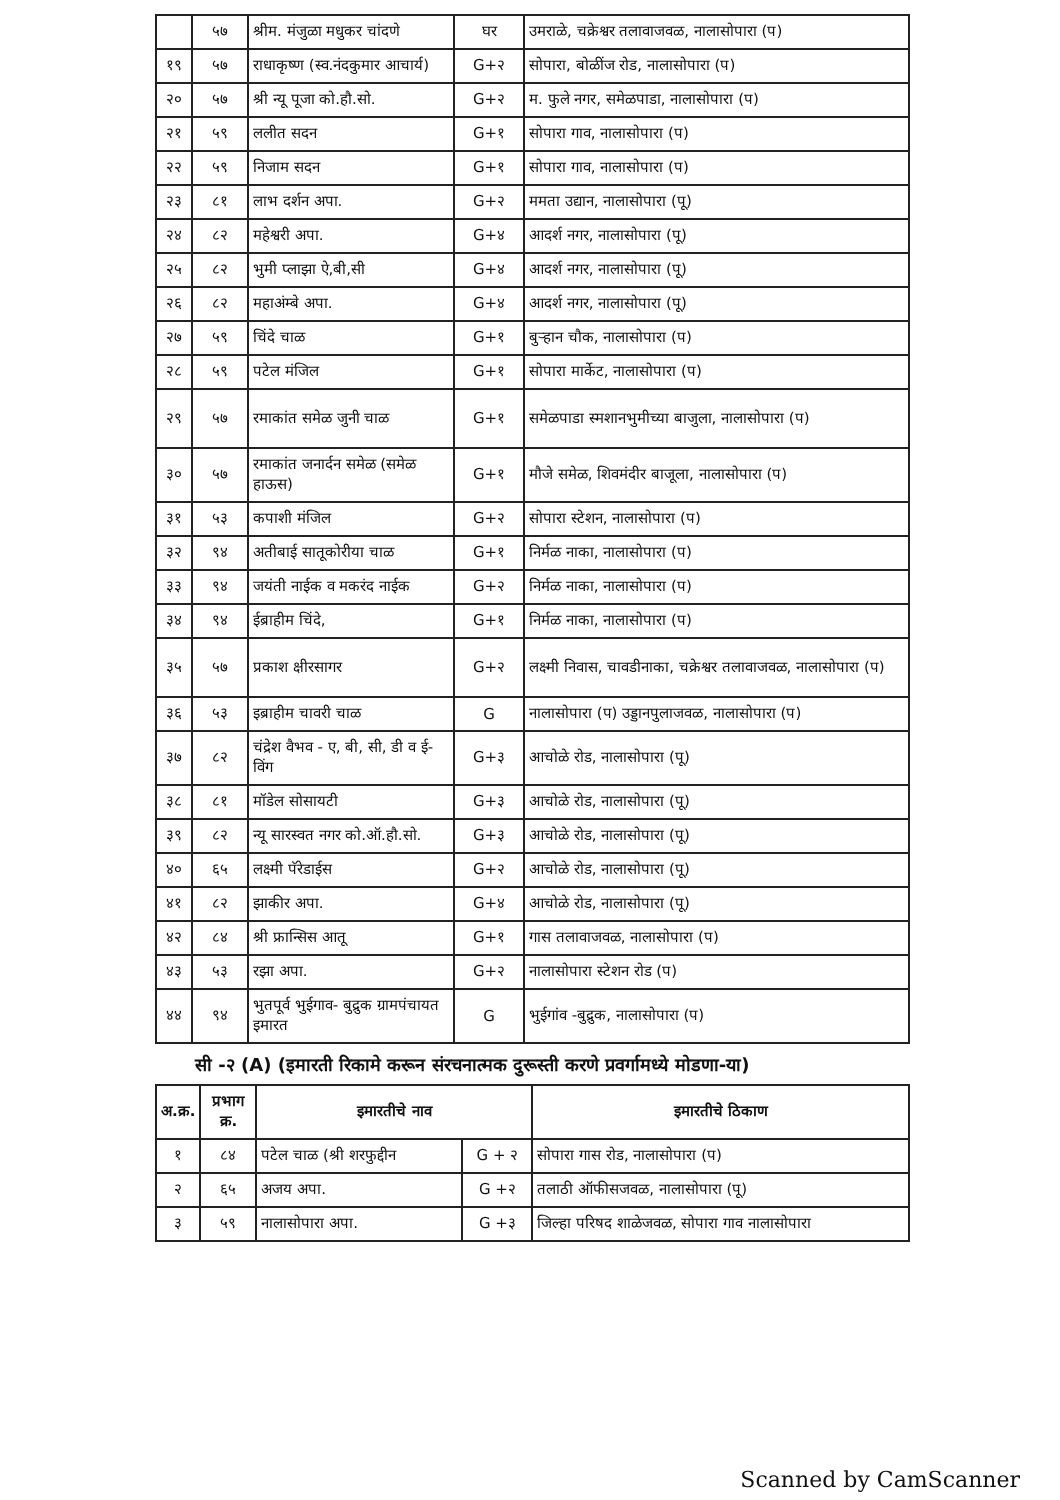| | ५७ | श्रीम. मंजुळा मधुकर चांदणे | घर | उमराळे, चक्रेश्वर तलावाजवळ, नालासोपारा (प) |
| १९ | ५७ | राधाकृष्ण (स्व.नंदकुमार आचार्य) | G+२ | सोपारा, बोळींज रोड, नालासोपारा (प) |
| २० | ५७ | श्री न्यू पूजा को.हौ.सो. | G+२ | म. फुले नगर, समेळपाडा, नालासोपारा (प) |
| २१ | ५९ | ललीत सदन | G+१ | सोपारा गाव, नालासोपारा (प) |
| २२ | ५९ | निजाम सदन | G+१ | सोपारा गाव, नालासोपारा (प) |
| २३ | ८१ | लाभ दर्शन अपा. | G+२ | ममता उद्यान, नालासोपारा (पू) |
| २४ | ८२ | महेश्वरी अपा. | G+४ | आदर्श नगर, नालासोपारा (पू) |
| २५ | ८२ | भुमी प्लाझा ऐ,बी,सी | G+४ | आदर्श नगर, नालासोपारा (पू) |
| २६ | ८२ | महाअंम्बे अपा. | G+४ | आदर्श नगर, नालासोपारा (पू) |
| २७ | ५९ | चिंदे चाळ | G+१ | बुऱ्हान चौक, नालासोपारा (प) |
| २८ | ५९ | पटेल मंजिल | G+१ | सोपारा मार्केट, नालासोपारा (प) |
| २९ | ५७ | रमाकांत समेळ जुनी चाळ | G+१ | समेळपाडा स्मशानभुमीच्या बाजुला, नालासोपारा (प) |
| ३० | ५७ | रमाकांत जनार्दन समेळ (समेळ हाऊस) | G+१ | मौजे समेळ, शिवमंदीर बाजूला, नालासोपारा (प) |
| ३१ | ५३ | कपाशी मंजिल | G+२ | सोपारा स्टेशन, नालासोपारा (प) |
| ३२ | ९४ | अतीबाई सातूकोरीया चाळ | G+१ | निर्मळ नाका, नालासोपारा (प) |
| ३३ | ९४ | जयंती नाईक व मकरंद नाईक | G+२ | निर्मळ नाका, नालासोपारा (प) |
| ३४ | ९४ | ईब्राहीम चिंदे, | G+१ | निर्मळ नाका, नालासोपारा (प) |
| ३५ | ५७ | प्रकाश क्षीरसागर | G+२ | लक्ष्मी निवास, चावडीनाका, चक्रेश्वर तलावाजवळ, नालासोपारा (प) |
| ३६ | ५३ | इब्राहीम चावरी चाळ | G | नालासोपारा (प) उड्डानपुलाजवळ, नालासोपारा (प) |
| ३७ | ८२ | चंद्रेश वैभव - ए, बी, सी, डी व ई-विंग | G+३ | आचोळे रोड, नालासोपारा (पू) |
| ३८ | ८१ | मॉडेल सोसायटी | G+३ | आचोळे रोड, नालासोपारा (पू) |
| ३९ | ८२ | न्यू सारस्वत नगर को.ऑ.हौ.सो. | G+३ | आचोळे रोड, नालासोपारा (पू) |
| ४० | ६५ | लक्ष्मी पॅरेडाईस | G+२ | आचोळे रोड, नालासोपारा (पू) |
| ४१ | ८२ | झाकीर अपा. | G+४ | आचोळे रोड, नालासोपारा (पू) |
| ४२ | ८४ | श्री फ्रान्सिस आतू | G+१ | गास तलावाजवळ, नालासोपारा (प) |
| ४३ | ५३ | रझा अपा. | G+२ | नालासोपारा स्टेशन रोड (प) |
| ४४ | ९४ | भुतपूर्व भुईगाव- बुद्रुक ग्रामपंचायत इमारत | G | भुईगांव -बुद्रुक, नालासोपारा (प) |
सी -२ (A) (इमारती रिकामे करून संरचनात्मक दुरूस्ती करणे प्रवर्गामध्ये मोडणा-या)
| अ.क्र. | प्रभाग क्र. | इमारतीचे नाव | | इमारतीचे ठिकाण |
| --- | --- | --- | --- | --- |
| १ | ८४ | पटेल चाळ (श्री शरफुद्दीन | G + २ | सोपारा गास रोड, नालासोपारा (प) |
| २ | ६५ | अजय अपा. | G +२ | तलाठी ऑफीसजवळ, नालासोपारा (पू) |
| ३ | ५९ | नालासोपारा अपा. | G +३ | जिल्हा परिषद शाळेजवळ, सोपारा गाव नालासोपारा |
Scanned by CamScanner